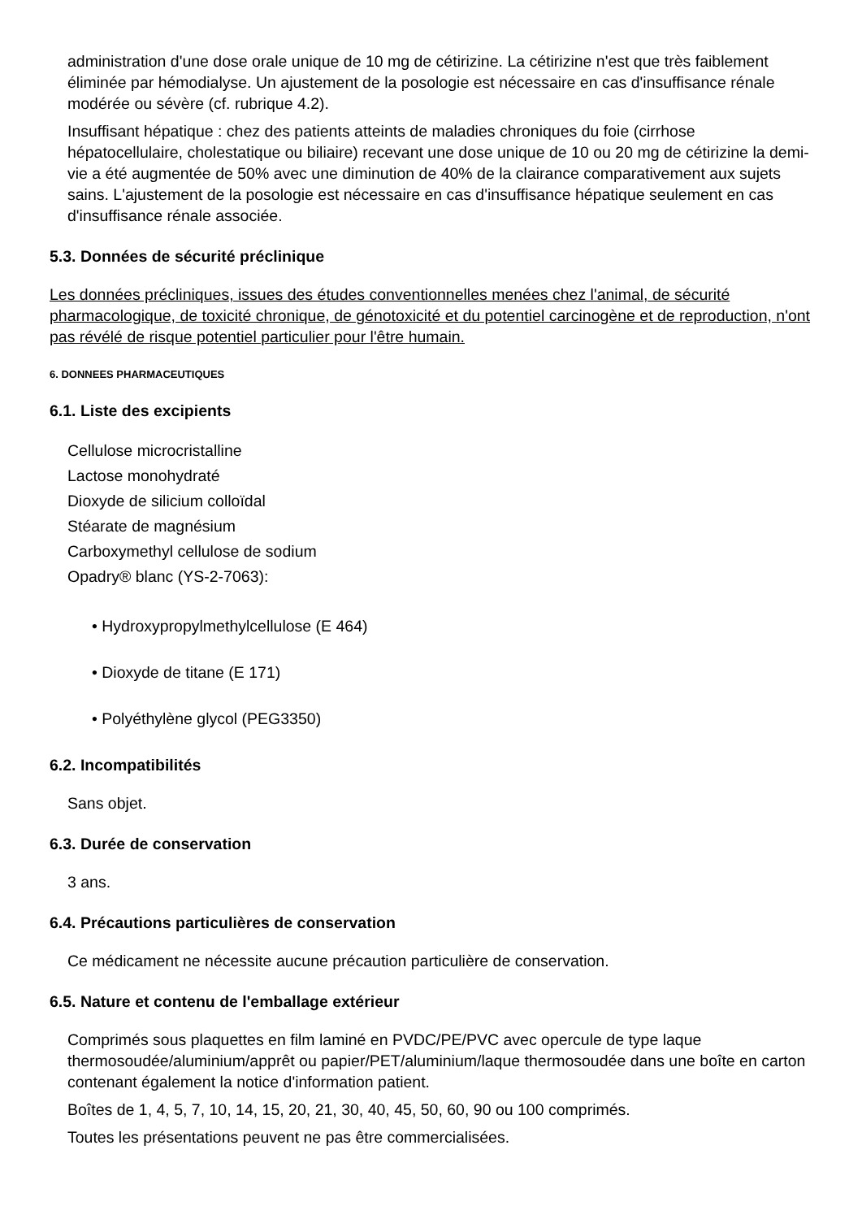administration d'une dose orale unique de 10 mg de cétirizine. La cétirizine n'est que très faiblement éliminée par hémodialyse. Un ajustement de la posologie est nécessaire en cas d'insuffisance rénale modérée ou sévère (cf. rubrique 4.2).
Insuffisant hépatique : chez des patients atteints de maladies chroniques du foie (cirrhose hépatocellulaire, cholestatique ou biliaire) recevant une dose unique de 10 ou 20 mg de cétirizine la demi-vie a été augmentée de 50% avec une diminution de 40% de la clairance comparativement aux sujets sains. L'ajustement de la posologie est nécessaire en cas d'insuffisance hépatique seulement en cas d'insuffisance rénale associée.
5.3. Données de sécurité préclinique
Les données précliniques, issues des études conventionnelles menées chez l'animal, de sécurité pharmacologique, de toxicité chronique, de génotoxicité et du potentiel carcinogène et de reproduction, n'ont pas révélé de risque potentiel particulier pour l'être humain.
6. DONNEES PHARMACEUTIQUES
6.1. Liste des excipients
Cellulose microcristalline
Lactose monohydraté
Dioxyde de silicium colloïdal
Stéarate de magnésium
Carboxymethyl cellulose de sodium
Opadry® blanc (YS-2-7063):
• Hydroxypropylmethylcellulose (E 464)
• Dioxyde de titane (E 171)
• Polyéthylène glycol (PEG3350)
6.2. Incompatibilités
Sans objet.
6.3. Durée de conservation
3 ans.
6.4. Précautions particulières de conservation
Ce médicament ne nécessite aucune précaution particulière de conservation.
6.5. Nature et contenu de l'emballage extérieur
Comprimés sous plaquettes en film laminé en PVDC/PE/PVC avec opercule de type laque thermosoudée/aluminium/apprêt ou papier/PET/aluminium/laque thermosoudée dans une boîte en carton contenant également la notice d'information patient.
Boîtes de 1, 4, 5, 7, 10, 14, 15, 20, 21, 30, 40, 45, 50, 60, 90 ou 100 comprimés.
Toutes les présentations peuvent ne pas être commercialisées.